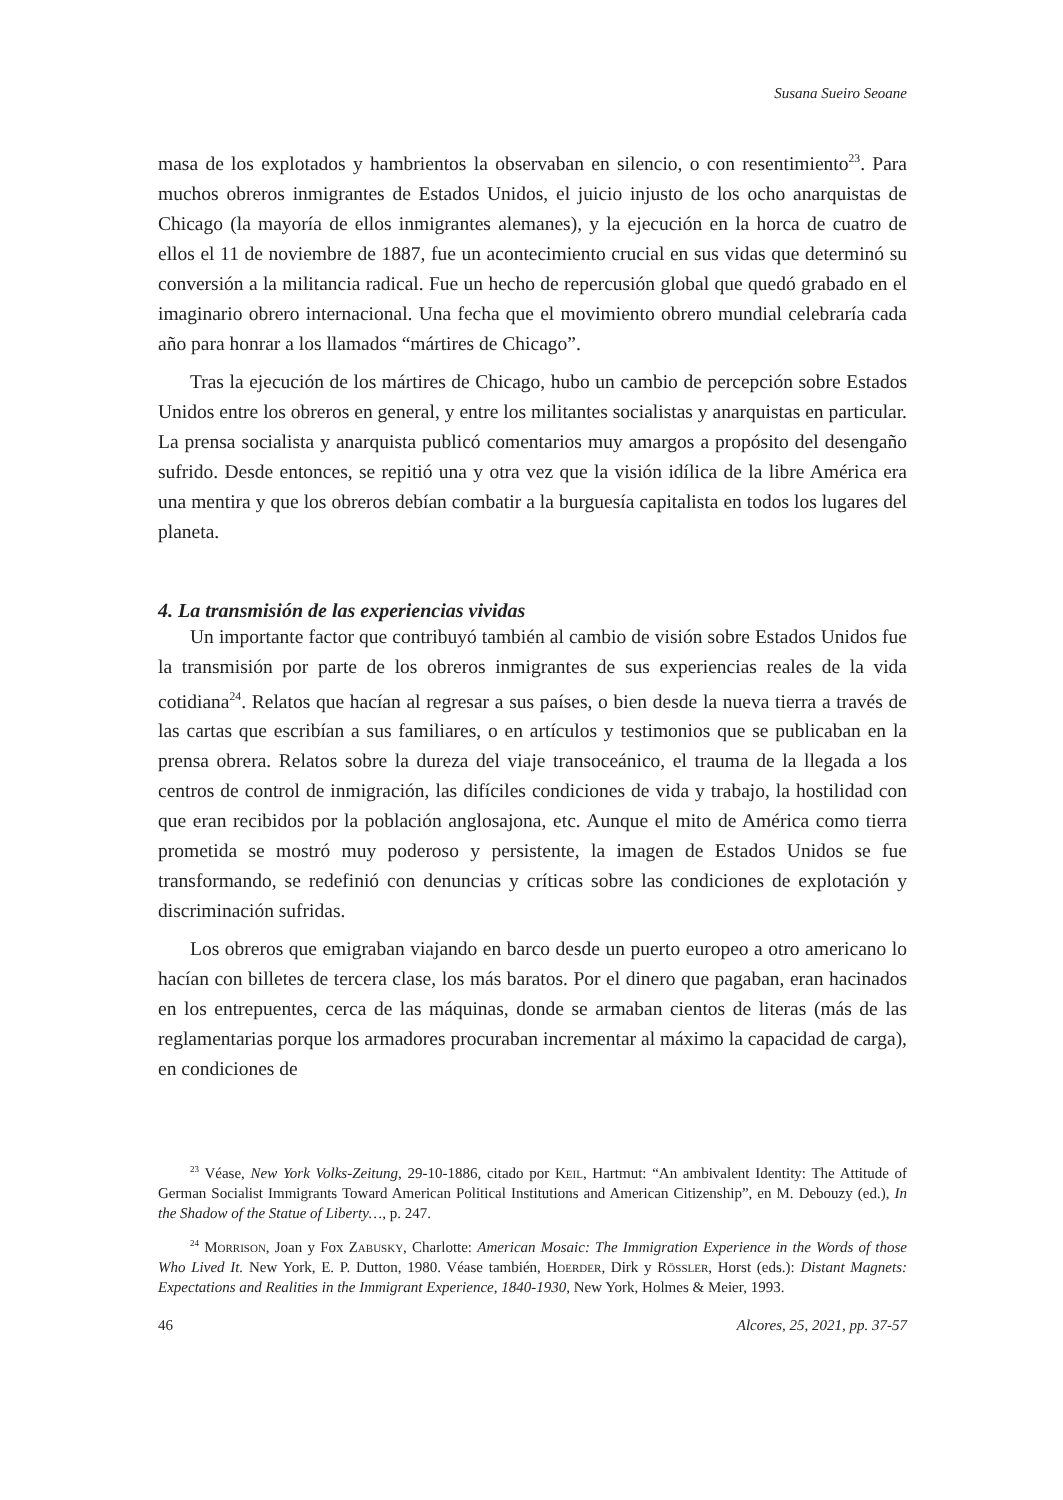Susana Sueiro Seoane
masa de los explotados y hambrientos la observaban en silencio, o con resentimiento<sup>23</sup>. Para muchos obreros inmigrantes de Estados Unidos, el juicio injusto de los ocho anarquistas de Chicago (la mayoría de ellos inmigrantes alemanes), y la ejecución en la horca de cuatro de ellos el 11 de noviembre de 1887, fue un acontecimiento crucial en sus vidas que determinó su conversión a la militancia radical. Fue un hecho de repercusión global que quedó grabado en el imaginario obrero internacional. Una fecha que el movimiento obrero mundial celebraría cada año para honrar a los llamados “mártires de Chicago”.
Tras la ejecución de los mártires de Chicago, hubo un cambio de percepción sobre Estados Unidos entre los obreros en general, y entre los militantes socialistas y anarquistas en particular. La prensa socialista y anarquista publicó comentarios muy amargos a propósito del desengaño sufrido. Desde entonces, se repitió una y otra vez que la visión idílica de la libre América era una mentira y que los obreros debían combatir a la burguesía capitalista en todos los lugares del planeta.
4. La transmisión de las experiencias vividas
Un importante factor que contribuyó también al cambio de visión sobre Estados Unidos fue la transmisión por parte de los obreros inmigrantes de sus experiencias reales de la vida cotidiana<sup>24</sup>. Relatos que hacían al regresar a sus países, o bien desde la nueva tierra a través de las cartas que escribían a sus familiares, o en artículos y testimonios que se publicaban en la prensa obrera. Relatos sobre la dureza del viaje transoceánico, el trauma de la llegada a los centros de control de inmigración, las difíciles condiciones de vida y trabajo, la hostilidad con que eran recibidos por la población anglosajona, etc. Aunque el mito de América como tierra prometida se mostró muy poderoso y persistente, la imagen de Estados Unidos se fue transformando, se redefinió con denuncias y críticas sobre las condiciones de explotación y discriminación sufridas.
Los obreros que emigraban viajando en barco desde un puerto europeo a otro americano lo hacían con billetes de tercera clase, los más baratos. Por el dinero que pagaban, eran hacinados en los entrepuentes, cerca de las máquinas, donde se armaban cientos de literas (más de las reglamentarias porque los armadores procuraban incrementar al máximo la capacidad de carga), en condiciones de
<sup>23</sup> Véase, New York Volks-Zeitung, 29-10-1886, citado por Keil, Hartmut: “An ambivalent Identity: The Attitude of German Socialist Immigrants Toward American Political Institutions and American Citizenship”, en M. Debouzy (ed.), In the Shadow of the Statue of Liberty…, p. 247.
<sup>24</sup> Morrison, Joan y Fox Zabusky, Charlotte: American Mosaic: The Immigration Experience in the Words of those Who Lived It. New York, E. P. Dutton, 1980. Véase también, Hoerder, Dirk y Rössler, Horst (eds.): Distant Magnets: Expectations and Realities in the Immigrant Experience, 1840-1930, New York, Holmes & Meier, 1993.
46 Alcores, 25, 2021, pp. 37-57